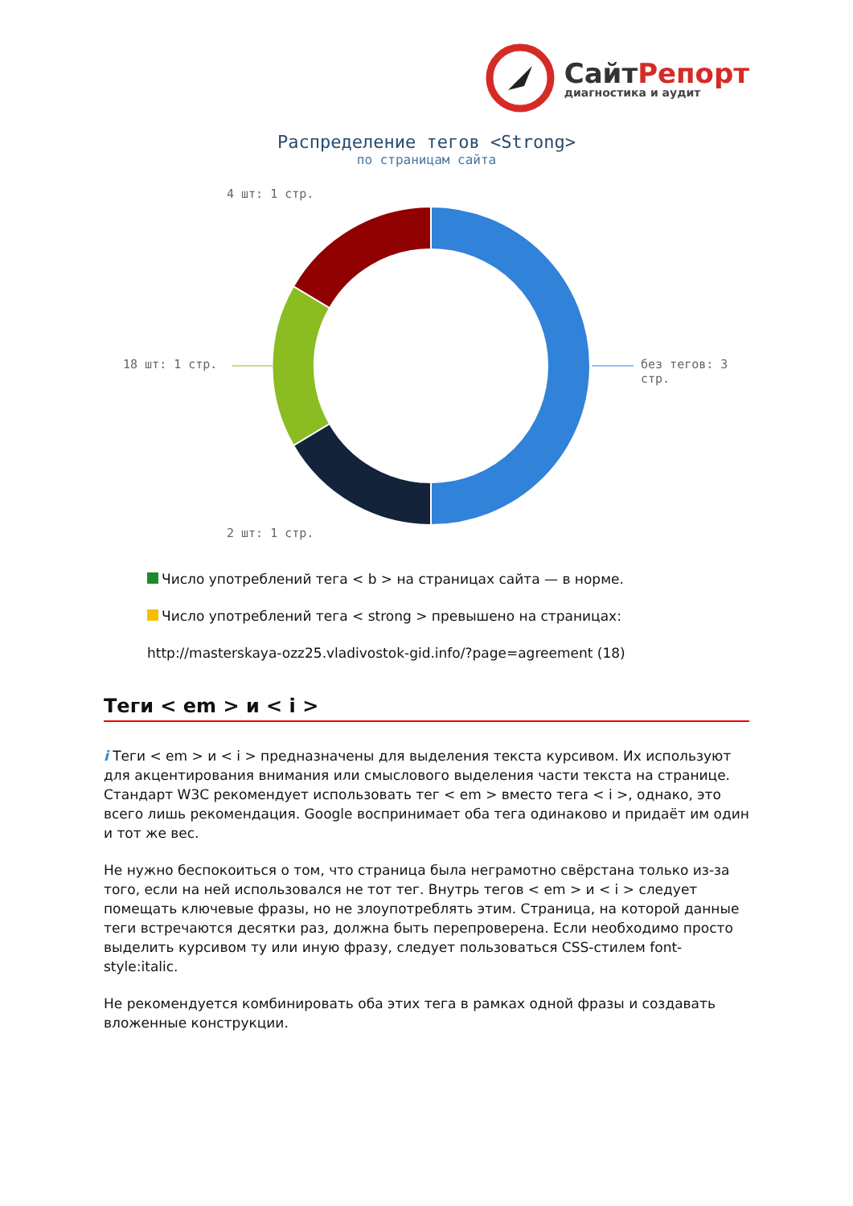СайтРепорт
диагностика и аудит
Распределение тегов <Strong>
по страницам сайта
4 шт: 1 стр.
18 шт: 1 стр. без тегов: 3 стр.
2 шт: 1 стр.
Число употреблений тега < b > на страницах сайта — в норме.
Число употреблений тега < strong > превышено на страницах:
http://masterskaya-ozz25.vladivostok-gid.info/?page=agreement (18)
Теги < em > и < i >
i Теги < em > и < i > предназначены для выделения текста курсивом. Их используют для акцентирования внимания или смыслового выделения части текста на странице. Стандарт W3C рекомендует использовать тег < em > вместо тега < i >, однако, это всего лишь рекомендация. Google воспринимает оба тега одинаково и придаёт им один и тот же вес.
Не нужно беспокоиться о том, что страница была неграмотно свёрстана только из-за того, если на ней использовался не тот тег. Внутрь тегов < em > и < i > следует помещать ключевые фразы, но не злоупотреблять этим. Страница, на которой данные теги встречаются десятки раз, должна быть перепроверена. Если необходимо просто выделить курсивом ту или иную фразу, следует пользоваться CSS-стилем font-style:italic.
Не рекомендуется комбинировать оба этих тега в рамках одной фразы и создавать вложенные конструкции.